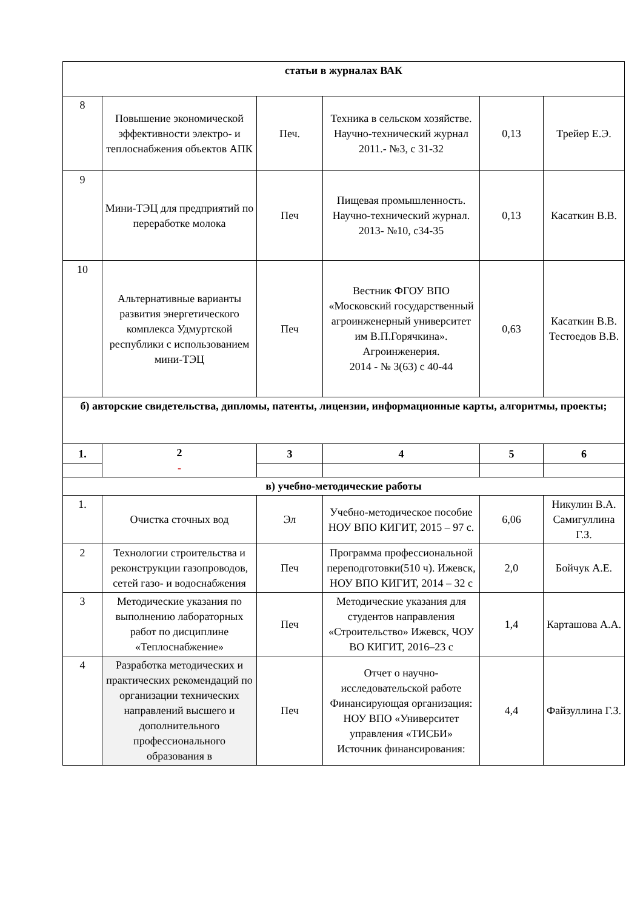| статьи в журналах ВАК | | | | | |
| 8 | Повышение экономической эффективности электро- и теплоснабжения объектов АПК | Печ. | Техника в сельском хозяйстве. Научно-технический журнал 2011.- №3, с 31-32 | 0,13 | Трейер Е.Э. |
| 9 | Мини-ТЭЦ для предприятий по переработке молока | Печ | Пищевая промышленность. Научно-технический журнал. 2013- №10, с34-35 | 0,13 | Касаткин В.В. |
| 10 | Альтернативные варианты развития энергетического комплекса Удмуртской республики с использованием мини-ТЭЦ | Печ | Вестник ФГОУ ВПО «Московский государственный агроинженерный университет им В.П.Горячкина». Агроинженерия. 2014 - № 3(63) с 40-44 | 0,63 | Касаткин В.В. Тестоедов В.В. |
| б) авторские свидетельства, дипломы, патенты, лицензии, информационные карты, алгоритмы, проекты; | | | | | |
| 1. | 2 - | 3 | 4 | 5 | 6 |
| в) учебно-методические работы | | | | | |
| 1. | Очистка сточных вод | Эл | Учебно-методическое пособие НОУ ВПО КИГИТ, 2015 – 97 с. | 6,06 | Никулин В.А. Самигуллина Г.З. |
| 2 | Технологии строительства и реконструкции газопроводов, сетей газо- и водоснабжения | Печ | Программа профессиональной переподготовки(510 ч). Ижевск, НОУ ВПО КИГИТ, 2014 – 32 с | 2,0 | Бойчук А.Е. |
| 3 | Методические указания по выполнению лабораторных работ по дисциплине «Теплоснабжение» | Печ | Методические указания для студентов направления «Строительство» Ижевск, ЧОУ ВО КИГИТ, 2016–23 с | 1,4 | Карташова А.А. |
| 4 | Разработка методических и практических рекомендаций по организации технических направлений высшего и дополнительного профессионального образования в | Печ | Отчет о научно-исследовательской работе Финансирующая организация: НОУ ВПО «Университет управления «ТИСБИ» Источник финансирования: | 4,4 | Файзуллина Г.З. |